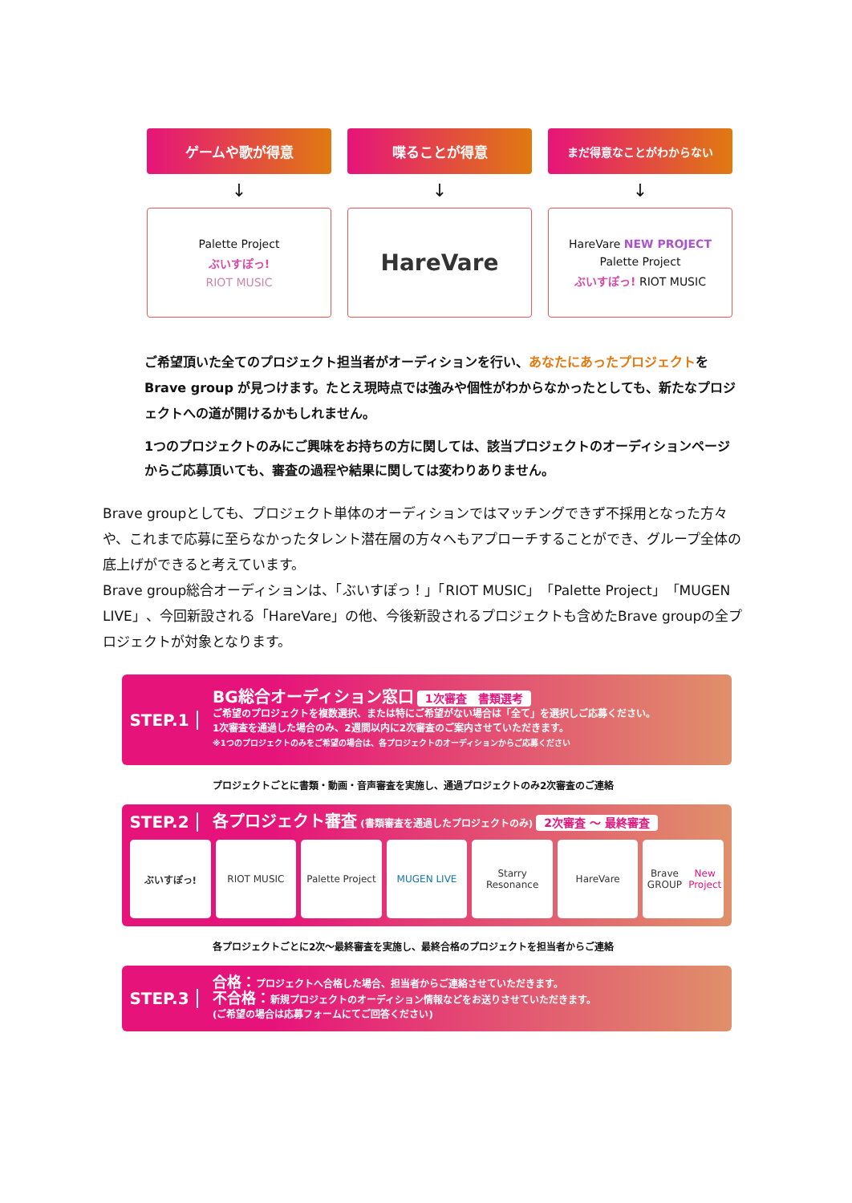ゲームや歌が得意
↓
Palette Project
ぶいすぽっ!
RIOT MUSIC
喋ることが得意
↓
HareVare
まだ得意なことがわからない
↓
HareVare NEW PROJECT
Palette Project
ぶいすぽっ! RIOT MUSIC
ご希望頂いた全てのプロジェクト担当者がオーディションを行い、あなたにあったプロジェクトをBrave group が見つけます。たとえ現時点では強みや個性がわからなかったとしても、新たなプロジェクトへの道が開けるかもしれません。
1つのプロジェクトのみにご興味をお持ちの方に関しては、該当プロジェクトのオーディションページからご応募頂いても、審査の過程や結果に関しては変わりありません。
Brave groupとしても、プロジェクト単体のオーディションではマッチングできず不採用となった方々や、これまで応募に至らなかったタレント潜在層の方々へもアプローチすることができ、グループ全体の底上げができると考えています。
Brave group総合オーディションは、「ぶいすぽっ！」「RIOT MUSIC」「Palette Project」「MUGEN LIVE」、今回新設される「HareVare」の他、今後新設されるプロジェクトも含めたBrave groupの全プロジェクトが対象となります。
STEP.1
BG総合オーディション窓口 1次審査　書類選考
ご希望のプロジェクトを複数選択、または特にご希望がない場合は「全て」を選択しご応募ください。
1次審査を通過した場合のみ、2週間以内に2次審査のご案内させていただきます。
※1つのプロジェクトのみをご希望の場合は、各プロジェクトのオーディションからご応募ください
プロジェクトごとに書類・動画・音声審査を実施し、通過プロジェクトのみ2次審査のご連絡
STEP.2
各プロジェクト審査 (書類審査を通過したプロジェクトのみ) 2次審査 〜 最終審査
ぶいすぽっ! RIOT MUSIC Palette Project MUGEN LIVE Starry Resonance HareVare Brave GROUP
New Project
各プロジェクトごとに2次〜最終審査を実施し、最終合格のプロジェクトを担当者からご連絡
STEP.3
合格：プロジェクトへ合格した場合、担当者からご連絡させていただきます。
不合格：新規プロジェクトのオーディション情報などをお送りさせていただきます。
(ご希望の場合は応募フォームにてご回答ください)